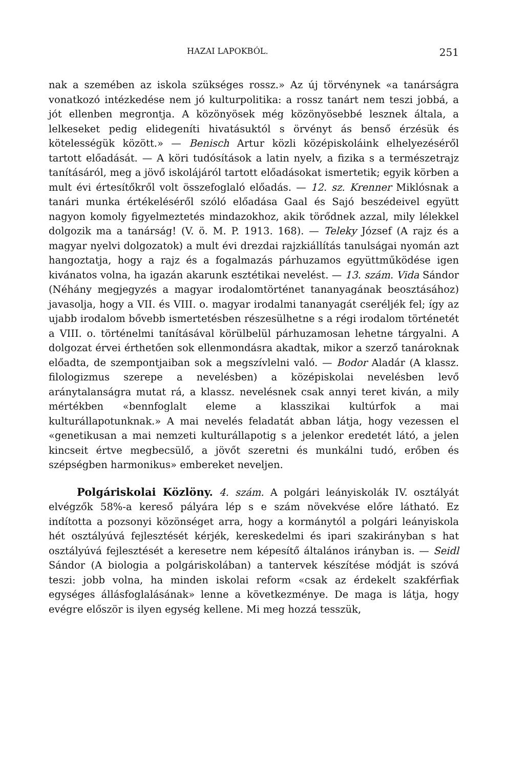HAZAI LAPOKBÓL. 251
nak a szemében az iskola szükséges rossz.» Az új törvénynek «a tanárságra vonatkozó intézkedése nem jó kulturpolitika: a rossz tanárt nem teszi jobbá, a jót ellenben megrontja. A közönyösek még közönyösebbé lesznek általa, a lelkeseket pedig elidegeníti hivatásuktól s örvényt ás benső érzésük és kötelességük között.» — Benisch Artur közli középiskoláink elhelyezéséről tartott előadását. — A köri tudósítások a latin nyelv, a fizika s a természetrajz tanításáról, meg a jövő iskolájáról tartott előadásokat ismertetik; egyik körben a mult évi értesítőkről volt összefoglaló előadás. — 12. sz. Krenner Miklósnak a tanári munka értékeléséről szóló előadása Gaal és Sajó beszédeivel együtt nagyon komoly figyelmeztetés mindazokhoz, akik törődnek azzal, mily lélekkel dolgozik ma a tanárság! (V. ö. M. P. 1913. 168). — Teleky József (A rajz és a magyar nyelvi dolgozatok) a mult évi drezdai rajzkiállítás tanulságai nyomán azt hangoztatja, hogy a rajz és a fogalmazás párhuzamos együttműködése igen kivánatos volna, ha igazán akarunk esztétikai nevelést. — 13. szám. Vida Sándor (Néhány megjegyzés a magyar irodalomtörténet tananyagának beosztásához) javasolja, hogy a VII. és VIII. o. magyar irodalmi tananyagát cseréljék fel; így az ujabb irodalom bővebb ismertetésben részesülhetne s a régi irodalom történetét a VIII. o. történelmi tanításával körülbelül párhuzamosan lehetne tárgyalni. A dolgozat érvei érthetően sok ellenmondásra akadtak, mikor a szerző tanároknak előadta, de szempontjaiban sok a megszívlelni való. — Bodor Aladár (A klassz. filologizmus szerepe a nevelésben) a középiskolai nevelésben levő aránytalanságra mutat rá, a klassz. nevelésnek csak annyi teret kiván, a mily mértékben «bennfoglalt eleme a klasszikai kultúrfok a mai kulturállapotunknak.» A mai nevelés feladatát abban látja, hogy vezessen el «genetikusan a mai nemzeti kulturállapotig s a jelenkor eredetét látó, a jelen kincseit értve megbecsülő, a jövőt szeretni és munkálni tudó, erőben és szépségben harmonikus» embereket neveljen.
Polgáriskolai Közlöny. 4. szám. A polgári leányiskolák IV. osztályát elvégzők 58%-a kereső pályára lép s e szám növekvése előre látható. Ez indította a pozsonyi közönséget arra, hogy a kormánytól a polgári leányiskola hét osztályúvá fejlesztését kérjék, kereskedelmi és ipari szakirányban s hat osztályúvá fejlesztését a keresetre nem képesítő általános irányban is. — Seidl Sándor (A biologia a polgáriskolában) a tantervek készítése módját is szóvá teszi: jobb volna, ha minden iskolai reform «csak az érdekelt szakférfiak egységes állásfoglalásának» lenne a következménye. De maga is látja, hogy evégre először is ilyen egység kellene. Mi meg hozzá tesszük,